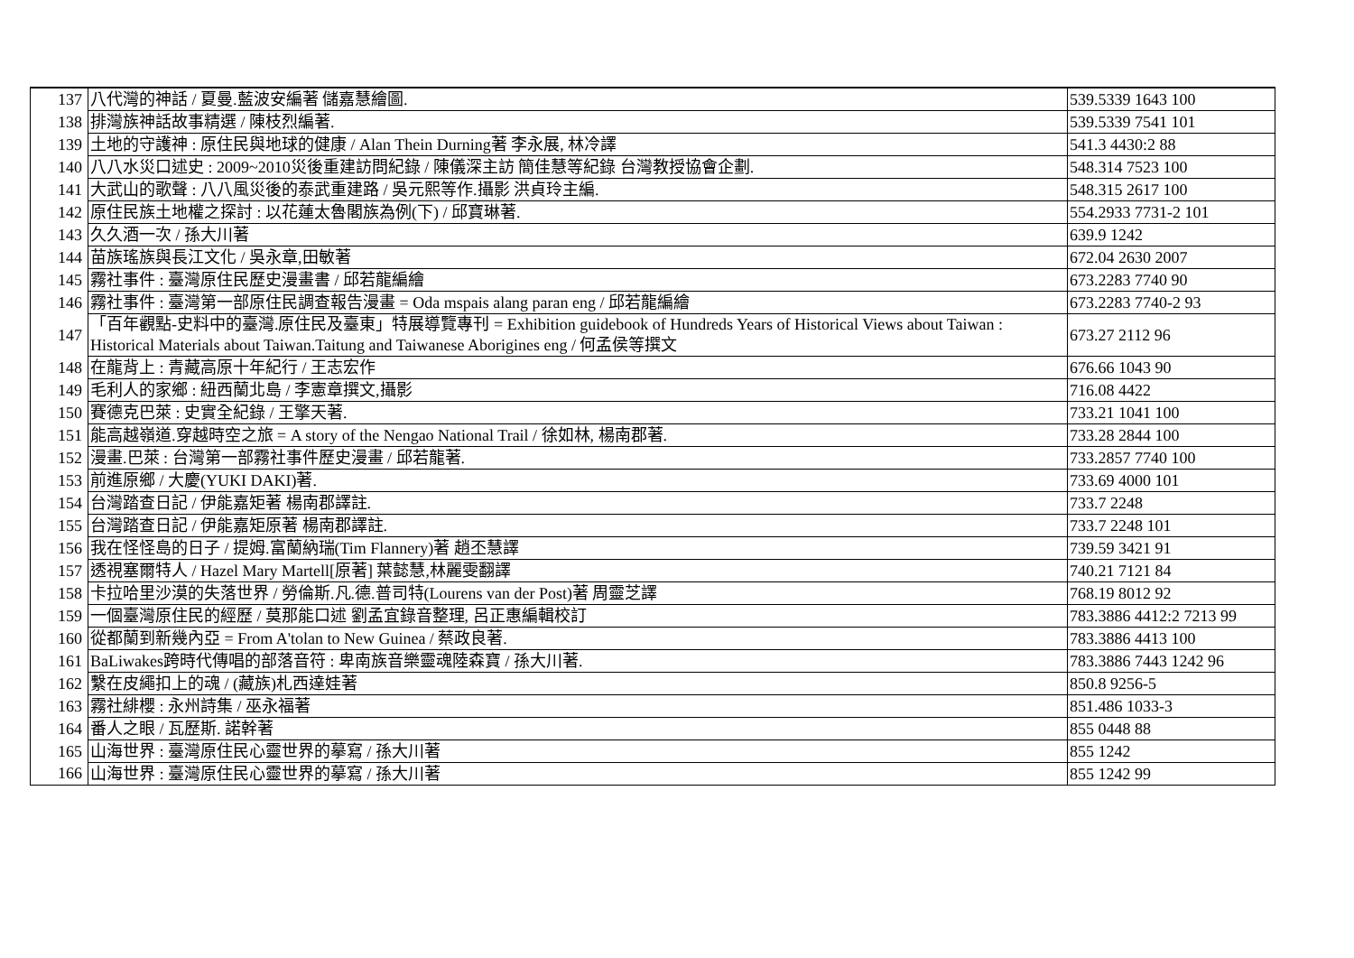| 137 | 八代灣的神話 / 夏曼.藍波安編著 儲嘉慧繪圖. | 539.5339 1643 100 |
| 138 | 排灣族神話故事精選 / 陳枝烈編著. | 539.5339 7541 101 |
| 139 | 土地的守護神 : 原住民與地球的健康 / Alan Thein Durning著 李永展, 林冷譯 | 541.3 4430:2 88 |
| 140 | 八八水災口述史 : 2009~2010災後重建訪問紀錄 / 陳儀深主訪 簡佳慧等紀錄 台灣教授協會企劃. | 548.314 7523 100 |
| 141 | 大武山的歌聲 : 八八風災後的泰武重建路 / 吳元熙等作.攝影 洪貞玲主編. | 548.315 2617 100 |
| 142 | 原住民族土地權之探討 : 以花蓮太魯閣族為例(下) / 邱寶琳著. | 554.2933 7731-2 101 |
| 143 | 久久酒一次 / 孫大川著 | 639.9 1242 |
| 144 | 苗族瑤族與長江文化 / 吳永章,田敏著 | 672.04 2630 2007 |
| 145 | 霧社事件 : 臺灣原住民歷史漫畫書 / 邱若龍編繪 | 673.2283 7740 90 |
| 146 | 霧社事件 : 臺灣第一部原住民調查報告漫畫 = Oda mspais alang paran eng / 邱若龍編繪 | 673.2283 7740-2 93 |
| 147 | 「百年觀點-史料中的臺灣.原住民及臺東」特展導覽專刊 = Exhibition guidebook of Hundreds Years of Historical Views about Taiwan : Historical Materials about Taiwan.Taitung and Taiwanese Aborigines eng / 何孟侯等撰文 | 673.27 2112 96 |
| 148 | 在龍背上 : 青藏高原十年紀行 / 王志宏作 | 676.66 1043 90 |
| 149 | 毛利人的家鄉 : 紐西蘭北島 / 李憲章撰文,攝影 | 716.08 4422 |
| 150 | 賽德克巴萊 : 史實全紀錄 / 王擎天著. | 733.21 1041 100 |
| 151 | 能高越嶺道.穿越時空之旅 = A story of the Nengao National Trail / 徐如林, 楊南郡著. | 733.28 2844 100 |
| 152 | 漫畫.巴萊 : 台灣第一部霧社事件歷史漫畫 / 邱若龍著. | 733.2857 7740 100 |
| 153 | 前進原鄉 / 大慶(YUKI DAKI)著. | 733.69 4000 101 |
| 154 | 台灣踏查日記 / 伊能嘉矩著 楊南郡譯註. | 733.7 2248 |
| 155 | 台灣踏查日記 / 伊能嘉矩原著 楊南郡譯註. | 733.7 2248 101 |
| 156 | 我在怪怪島的日子 / 提姆.富蘭納瑞(Tim Flannery)著 趙丕慧譯 | 739.59 3421 91 |
| 157 | 透視塞爾特人 / Hazel Mary Martell[原著] 葉懿慧,林麗雯翻譯 | 740.21 7121 84 |
| 158 | 卡拉哈里沙漠的失落世界 / 勞倫斯.凡.德.普司特(Lourens van der Post)著 周靈芝譯 | 768.19 8012 92 |
| 159 | 一個臺灣原住民的經歷 / 莫那能口述 劉孟宜錄音整理, 呂正惠編輯校訂 | 783.3886 4412:2 7213 99 |
| 160 | 從都蘭到新幾內亞 = From A'tolan to New Guinea / 蔡政良著. | 783.3886 4413 100 |
| 161 | BaLiwakes跨時代傳唱的部落音符 : 卑南族音樂靈魂陸森寶 / 孫大川著. | 783.3886 7443 1242 96 |
| 162 | 繫在皮繩扣上的魂 / (藏族)札西達娃著 | 850.8 9256-5 |
| 163 | 霧社緋櫻 : 永州詩集 / 巫永福著 | 851.486 1033-3 |
| 164 | 番人之眼 / 瓦歷斯. 諾幹著 | 855 0448 88 |
| 165 | 山海世界 : 臺灣原住民心靈世界的摹寫 / 孫大川著 | 855 1242 |
| 166 | 山海世界 : 臺灣原住民心靈世界的摹寫 / 孫大川著 | 855 1242 99 |